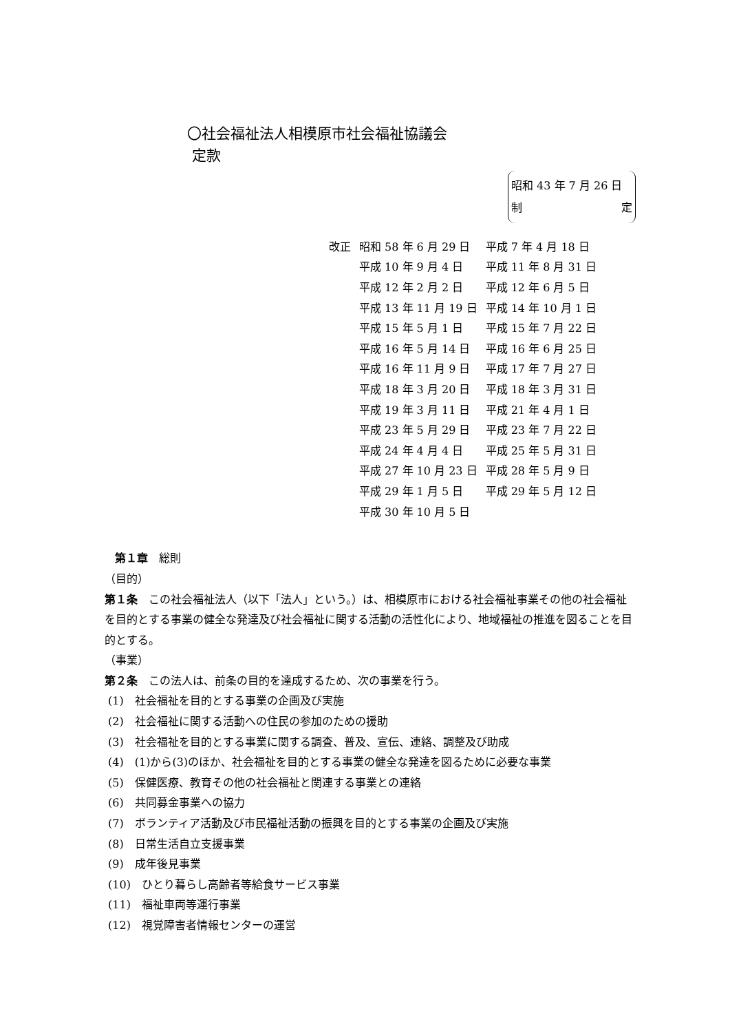〇社会福祉法人相模原市社会福祉協議会
定款
昭和 43 年 7 月 26 日
制 定
| 改正 | 昭和 58 年 6 月 29 日 | 平成 7 年 4 月 18 日 |
| | 平成 10 年 9 月 4 日 | 平成 11 年 8 月 31 日 |
| | 平成 12 年 2 月 2 日 | 平成 12 年 6 月 5 日 |
| | 平成 13 年 11 月 19 日 | 平成 14 年 10 月 1 日 |
| | 平成 15 年 5 月 1 日 | 平成 15 年 7 月 22 日 |
| | 平成 16 年 5 月 14 日 | 平成 16 年 6 月 25 日 |
| | 平成 16 年 11 月 9 日 | 平成 17 年 7 月 27 日 |
| | 平成 18 年 3 月 20 日 | 平成 18 年 3 月 31 日 |
| | 平成 19 年 3 月 11 日 | 平成 21 年 4 月 1 日 |
| | 平成 23 年 5 月 29 日 | 平成 23 年 7 月 22 日 |
| | 平成 24 年 4 月 4 日 | 平成 25 年 5 月 31 日 |
| | 平成 27 年 10 月 23 日 | 平成 28 年 5 月 9 日 |
| | 平成 29 年 1 月 5 日 | 平成 29 年 5 月 12 日 |
| | 平成 30 年 10 月 5 日 | |
第１章　総則
（目的）
第１条　この社会福祉法人（以下「法人」という。）は、相模原市における社会福祉事業その他の社会福祉を目的とする事業の健全な発達及び社会福祉に関する活動の活性化により、地域福祉の推進を図ることを目的とする。
（事業）
第２条　この法人は、前条の目的を達成するため、次の事業を行う。
(1)　社会福祉を目的とする事業の企画及び実施
(2)　社会福祉に関する活動への住民の参加のための援助
(3)　社会福祉を目的とする事業に関する調査、普及、宣伝、連絡、調整及び助成
(4)　(1)から(3)のほか、社会福祉を目的とする事業の健全な発達を図るために必要な事業
(5)　保健医療、教育その他の社会福祉と関連する事業との連絡
(6)　共同募金事業への協力
(7)　ボランティア活動及び市民福祉活動の振興を目的とする事業の企画及び実施
(8)　日常生活自立支援事業
(9)　成年後見事業
(10)　ひとり暮らし高齢者等給食サービス事業
(11)　福祉車両等運行事業
(12)　視覚障害者情報センターの運営